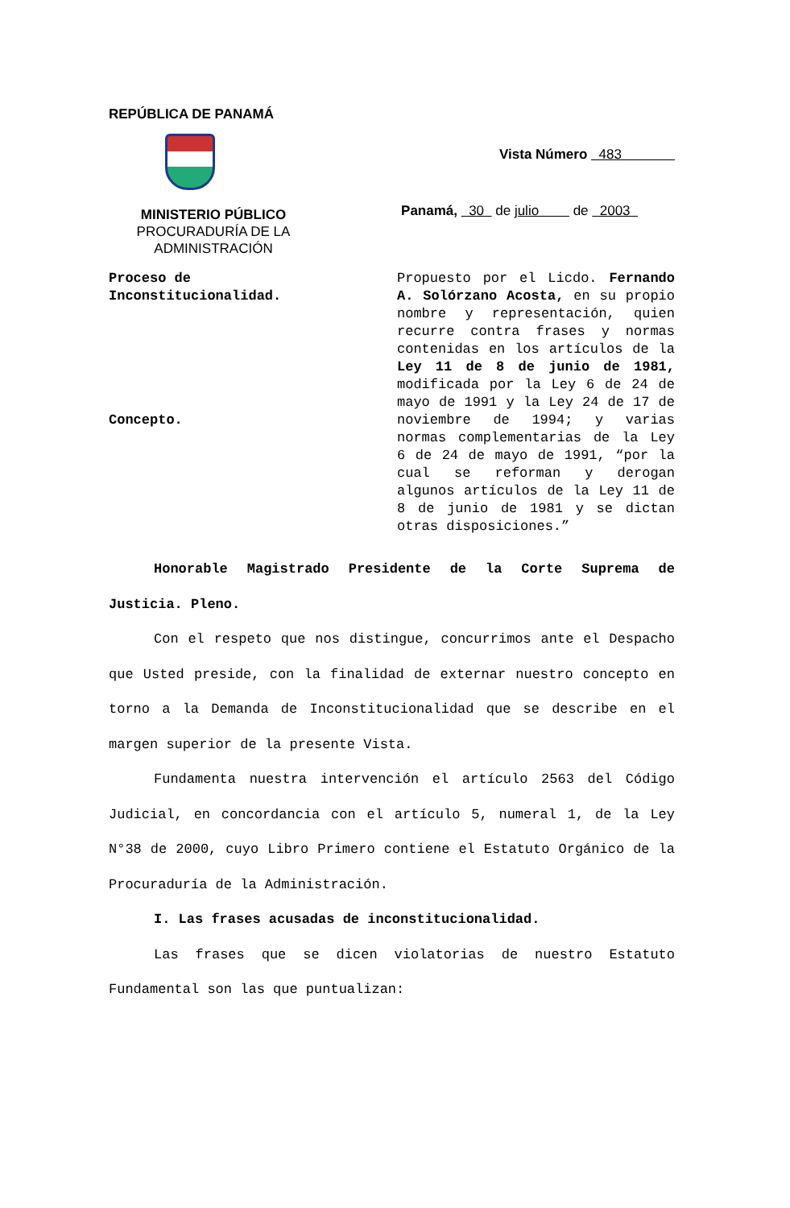REPÚBLICA DE PANAMÁ
MINISTERIO PÚBLICO
PROCURADURÍA DE LA ADMINISTRACIÓN
Vista Número 483
Panamá, 30 de julio de 2003
Proceso de
Inconstitucionalidad.
Concepto.
Propuesto por el Licdo. Fernando A. Solórzano Acosta, en su propio nombre y representación, quien recurre contra frases y normas contenidas en los artículos de la Ley 11 de 8 de junio de 1981, modificada por la Ley 6 de 24 de mayo de 1991 y la Ley 24 de 17 de noviembre de 1994; y varias normas complementarias de la Ley 6 de 24 de mayo de 1991, “por la cual se reforman y derogan algunos artículos de la Ley 11 de 8 de junio de 1981 y se dictan otras disposiciones.”
Honorable Magistrado Presidente de la Corte Suprema de Justicia. Pleno.
Con el respeto que nos distingue, concurrimos ante el Despacho que Usted preside, con la finalidad de externar nuestro concepto en torno a la Demanda de Inconstitucionalidad que se describe en el margen superior de la presente Vista.
Fundamenta nuestra intervención el artículo 2563 del Código Judicial, en concordancia con el artículo 5, numeral 1, de la Ley N°38 de 2000, cuyo Libro Primero contiene el Estatuto Orgánico de la Procuraduría de la Administración.
I. Las frases acusadas de inconstitucionalidad.
Las frases que se dicen violatorias de nuestro Estatuto Fundamental son las que puntualizan: